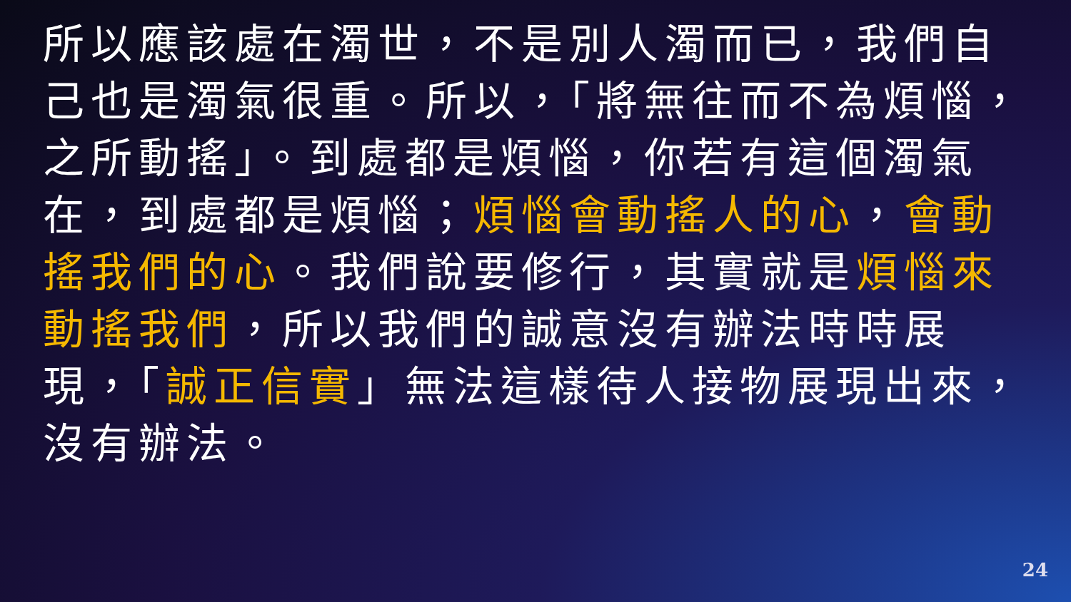所以應該處在濁世，不是別人濁而已，我們自己也是濁氣很重。所以，「將無往而不為煩惱，之所動搖」。到處都是煩惱，你若有這個濁氣在，到處都是煩惱；煩惱會動搖人的心，會動搖我們的心。我們說要修行，其實就是煩惱來動搖我們，所以我們的誠意沒有辦法時時展現，「誠正信實」無法這樣待人接物展現出來，沒有辦法。
24